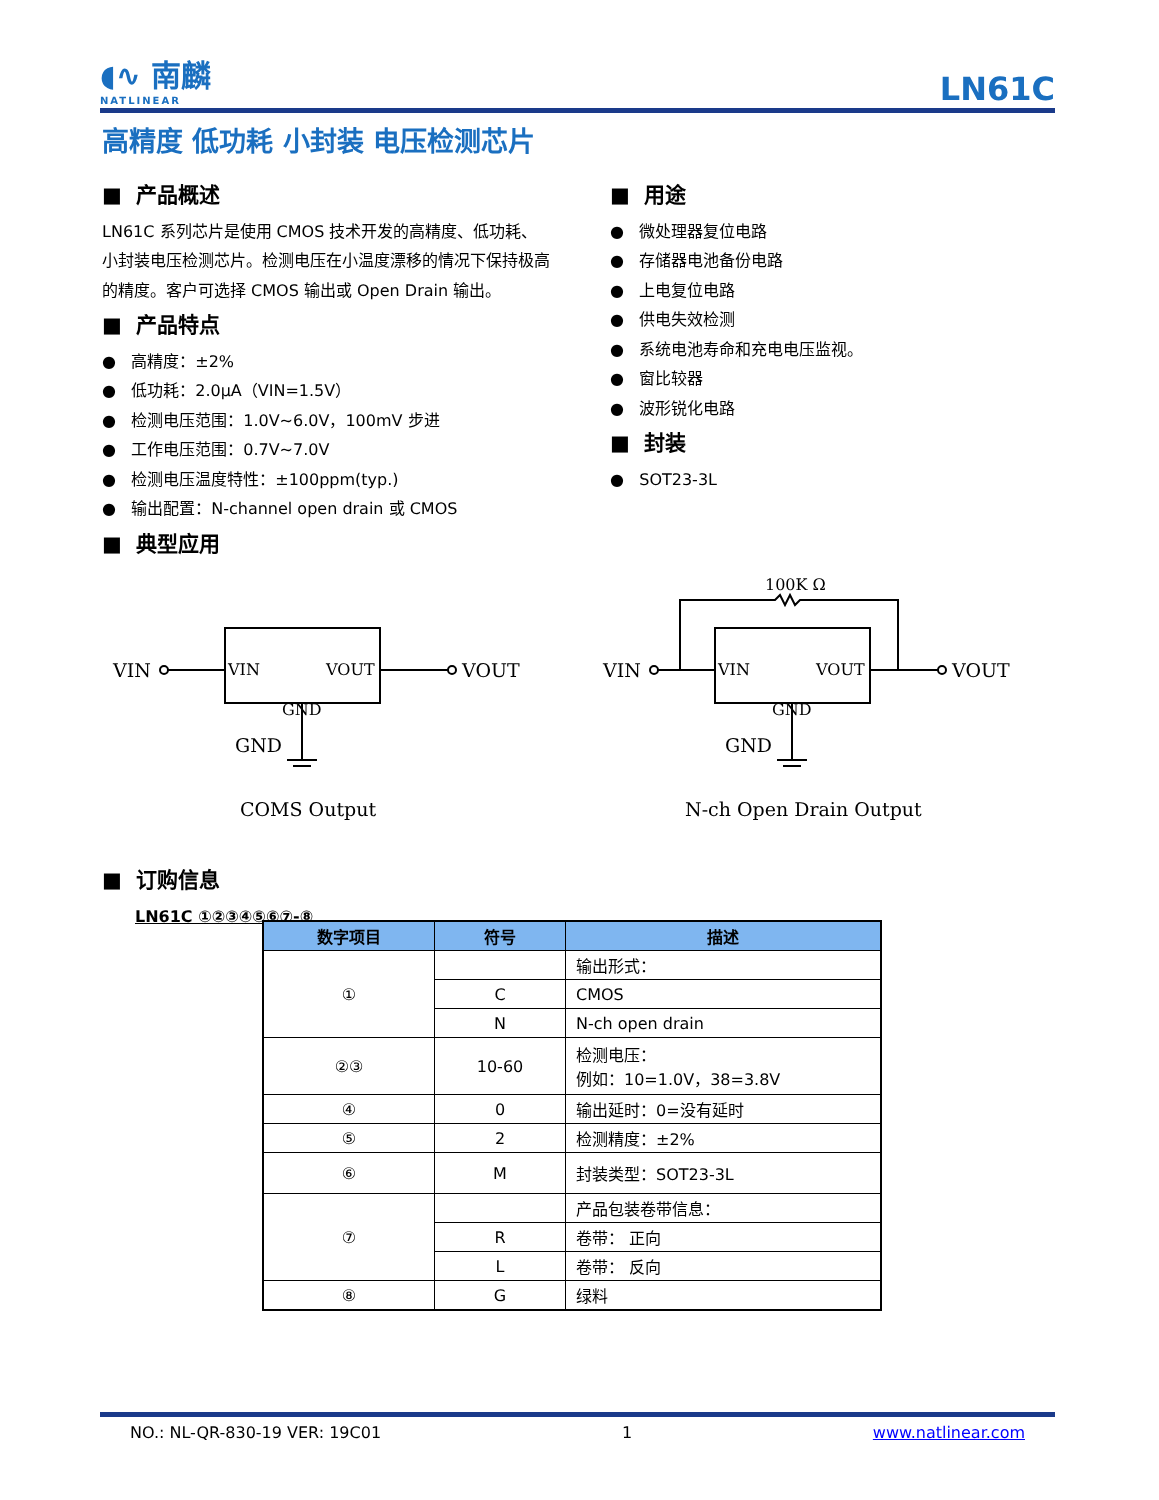◖∿ 南麟
NATLINEAR
LN61C
高精度 低功耗 小封装 电压检测芯片
■ 产品概述
LN61C 系列芯片是使用 CMOS 技术开发的高精度、低功耗、小封装电压检测芯片。检测电压在小温度漂移的情况下保持极高的精度。客户可选择 CMOS 输出或 Open Drain 输出。
■ 产品特点
● 高精度：±2%
● 低功耗：2.0μA（VIN=1.5V）
● 检测电压范围：1.0V~6.0V，100mV 步进
● 工作电压范围：0.7V~7.0V
● 检测电压温度特性：±100ppm(typ.)
● 输出配置：N-channel open drain 或 CMOS
■ 典型应用
■ 用途
● 微处理器复位电路
● 存储器电池备份电路
● 上电复位电路
● 供电失效检测
● 系统电池寿命和充电电压监视。
● 窗比较器
● 波形锐化电路
■ 封装
● SOT23-3L
VIN
VIN
VOUT
GND
VOUT
GND
VIN
VIN
VOUT
GND
VOUT
GND
100K Ω
COMS Output N-ch Open Drain Output
■ 订购信息
LN61C ①②③④⑤⑥⑦-⑧
| 数字项目 | 符号 | 描述 |
| --- | --- | --- |
| ① | | 输出形式： |
| | C | CMOS |
| | N | N-ch open drain |
| ②③ | 10-60 | 检测电压： 例如：10=1.0V，38=3.8V |
| ④ | 0 | 输出延时：0=没有延时 |
| ⑤ | 2 | 检测精度：±2% |
| ⑥ | M | 封装类型：SOT23-3L |
| ⑦ | | 产品包装卷带信息： |
| | R | 卷带： 正向 |
| | L | 卷带： 反向 |
| ⑧ | G | 绿料 |
NO.: NL-QR-830-19 VER: 19C01 1 www.natlinear.com